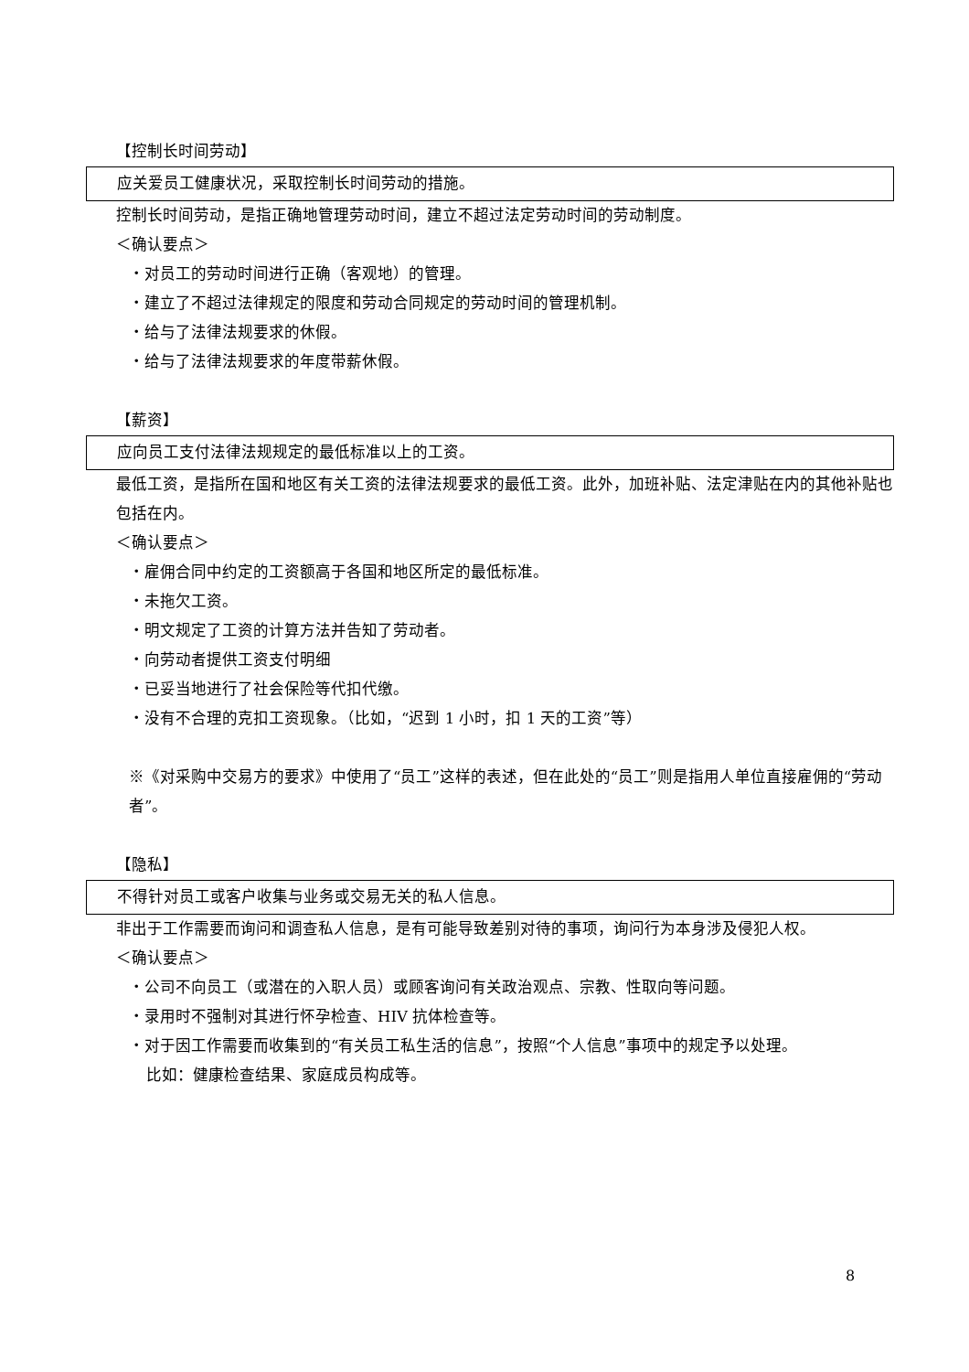【控制长时间劳动】
应关爱员工健康状况，采取控制长时间劳动的措施。
控制长时间劳动，是指正确地管理劳动时间，建立不超过法定劳动时间的劳动制度。
＜确认要点＞
・对员工的劳动时间进行正确（客观地）的管理。
・建立了不超过法律规定的限度和劳动合同规定的劳动时间的管理机制。
・给与了法律法规要求的休假。
・给与了法律法规要求的年度带薪休假。
【薪资】
应向员工支付法律法规规定的最低标准以上的工资。
最低工资，是指所在国和地区有关工资的法律法规要求的最低工资。此外，加班补贴、法定津贴在内的其他补贴也包括在内。
＜确认要点＞
・雇佣合同中约定的工资额高于各国和地区所定的最低标准。
・未拖欠工资。
・明文规定了工资的计算方法并告知了劳动者。
・向劳动者提供工资支付明细
・已妥当地进行了社会保险等代扣代缴。
・没有不合理的克扣工资现象。（比如，“迟到 1 小时，扣 1 天的工资”等）
※《对采购中交易方的要求》中使用了“员工”这样的表述，但在此处的“员工”则是指用人单位直接雇佣的“劳动者”。
【隐私】
不得针对员工或客户收集与业务或交易无关的私人信息。
非出于工作需要而询问和调查私人信息，是有可能导致差别对待的事项，询问行为本身涉及侵犯人权。
＜确认要点＞
・公司不向员工（或潜在的入职人员）或顾客询问有关政治观点、宗教、性取向等问题。
・录用时不强制对其进行怀孕检查、HIV 抗体检查等。
・对于因工作需要而收集到的“有关员工私生活的信息”，按照“个人信息”事项中的规定予以处理。
比如：健康检查结果、家庭成员构成等。
8